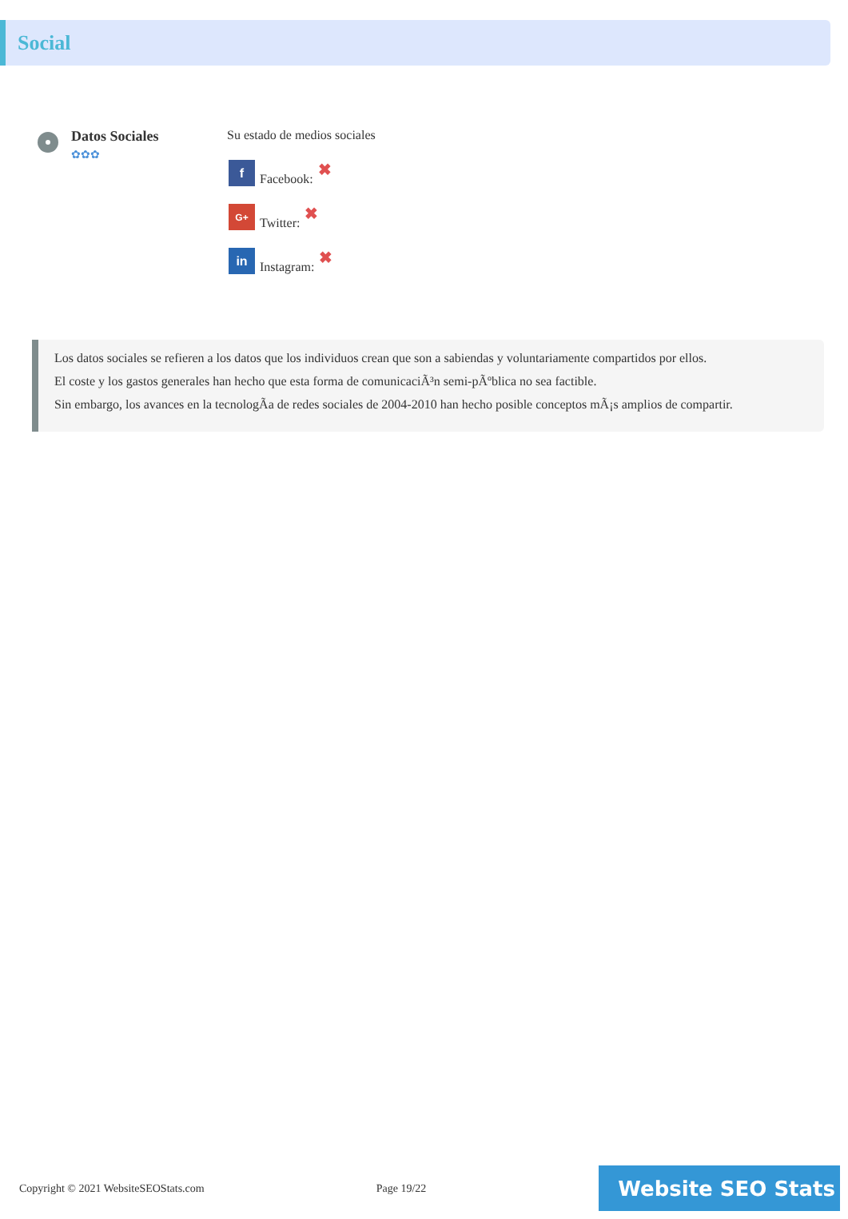Social
Datos Sociales
✿✿✿
Su estado de medios sociales
f Facebook: ✖
G+ Twitter: ✖
in Instagram: ✖
Los datos sociales se refieren a los datos que los individuos crean que son a sabiendas y voluntariamente compartidos por ellos.
El coste y los gastos generales han hecho que esta forma de comunicaciÃ³n semi-pÃºblica no sea factible.
Sin embargo, los avances en la tecnologÃa de redes sociales de 2004-2010 han hecho posible conceptos mÃ¡s amplios de compartir.
Copyright © 2021 WebsiteSEOStats.com Page 19/22
Website SEO Stats